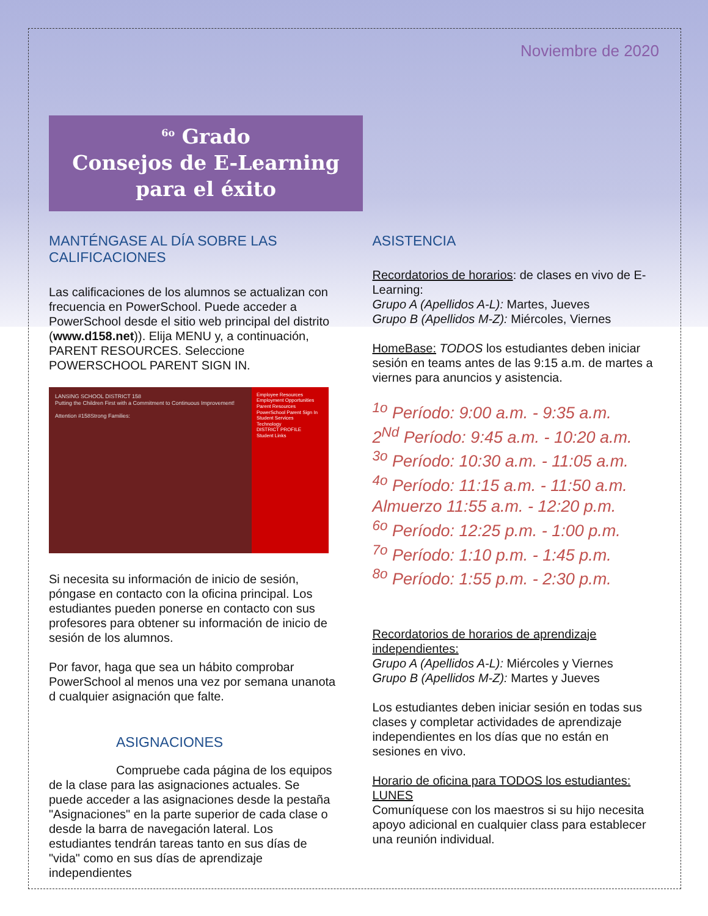Noviembre de 2020
<sup>6o</sup> Grado
Consejos de E-Learning para el éxito
MANTÉNGASE AL DÍA SOBRE LAS CALIFICACIONES
Las calificaciones de los alumnos se actualizan con frecuencia en PowerSchool. Puede acceder a PowerSchool desde el sitio web principal del distrito (www.d158.net)). Elija MENU y, a continuación, PARENT RESOURCES. Seleccione POWERSCHOOL PARENT SIGN IN.
LANSING SCHOOL DISTRICT 158
Putting the Children First with a Commitment to Continuous Improvement!
Attention #158Strong Families:
Employee Resources
Employment Opportunities
Parent Resources
PowerSchool Parent Sign In
Student Services
Technology
DISTRICT PROFILE
Student Links
Si necesita su información de inicio de sesión, póngase en contacto con la oficina principal. Los estudiantes pueden ponerse en contacto con sus profesores para obtener su información de inicio de sesión de los alumnos.
Por favor, haga que sea un hábito comprobar PowerSchool al menos una vez por semana unanota d cualquier asignación que falte.
ASIGNACIONES
Compruebe cada página de los equipos de la clase para las asignaciones actuales. Se puede acceder a las asignaciones desde la pestaña "Asignaciones" en la parte superior de cada clase o desde la barra de navegación lateral. Los estudiantes tendrán tareas tanto en sus días de "vida" como en sus días de aprendizaje independientes
ASISTENCIA
Recordatorios de horarios: de clases en vivo de E-Learning:
Grupo A (Apellidos A-L): Martes, Jueves
Grupo B (Apellidos M-Z): Miércoles, Viernes
HomeBase: TODOS los estudiantes deben iniciar sesión en teams antes de las 9:15 a.m. de martes a viernes para anuncios y asistencia.
<sup>1o</sup> Período: 9:00 a.m. - 9:35 a.m.
2<sup>Nd</sup> Período: 9:45 a.m. - 10:20 a.m.
<sup>3o</sup> Período: 10:30 a.m. - 11:05 a.m.
<sup>4o</sup> Período: 11:15 a.m. - 11:50 a.m.
Almuerzo 11:55 a.m. - 12:20 p.m.
<sup>6o</sup> Período: 12:25 p.m. - 1:00 p.m.
<sup>7o</sup> Período: 1:10 p.m. - 1:45 p.m.
<sup>8o</sup> Período: 1:55 p.m. - 2:30 p.m.
Recordatorios de horarios de aprendizaje independientes:
Grupo A (Apellidos A-L): Miércoles y Viernes
Grupo B (Apellidos M-Z): Martes y Jueves
Los estudiantes deben iniciar sesión en todas sus clases y completar actividades de aprendizaje independientes en los días que no están en sesiones en vivo.
Horario de oficina para TODOS los estudiantes: LUNES
Comuníquese con los maestros si su hijo necesita apoyo adicional en cualquier class para establecer una reunión individual.